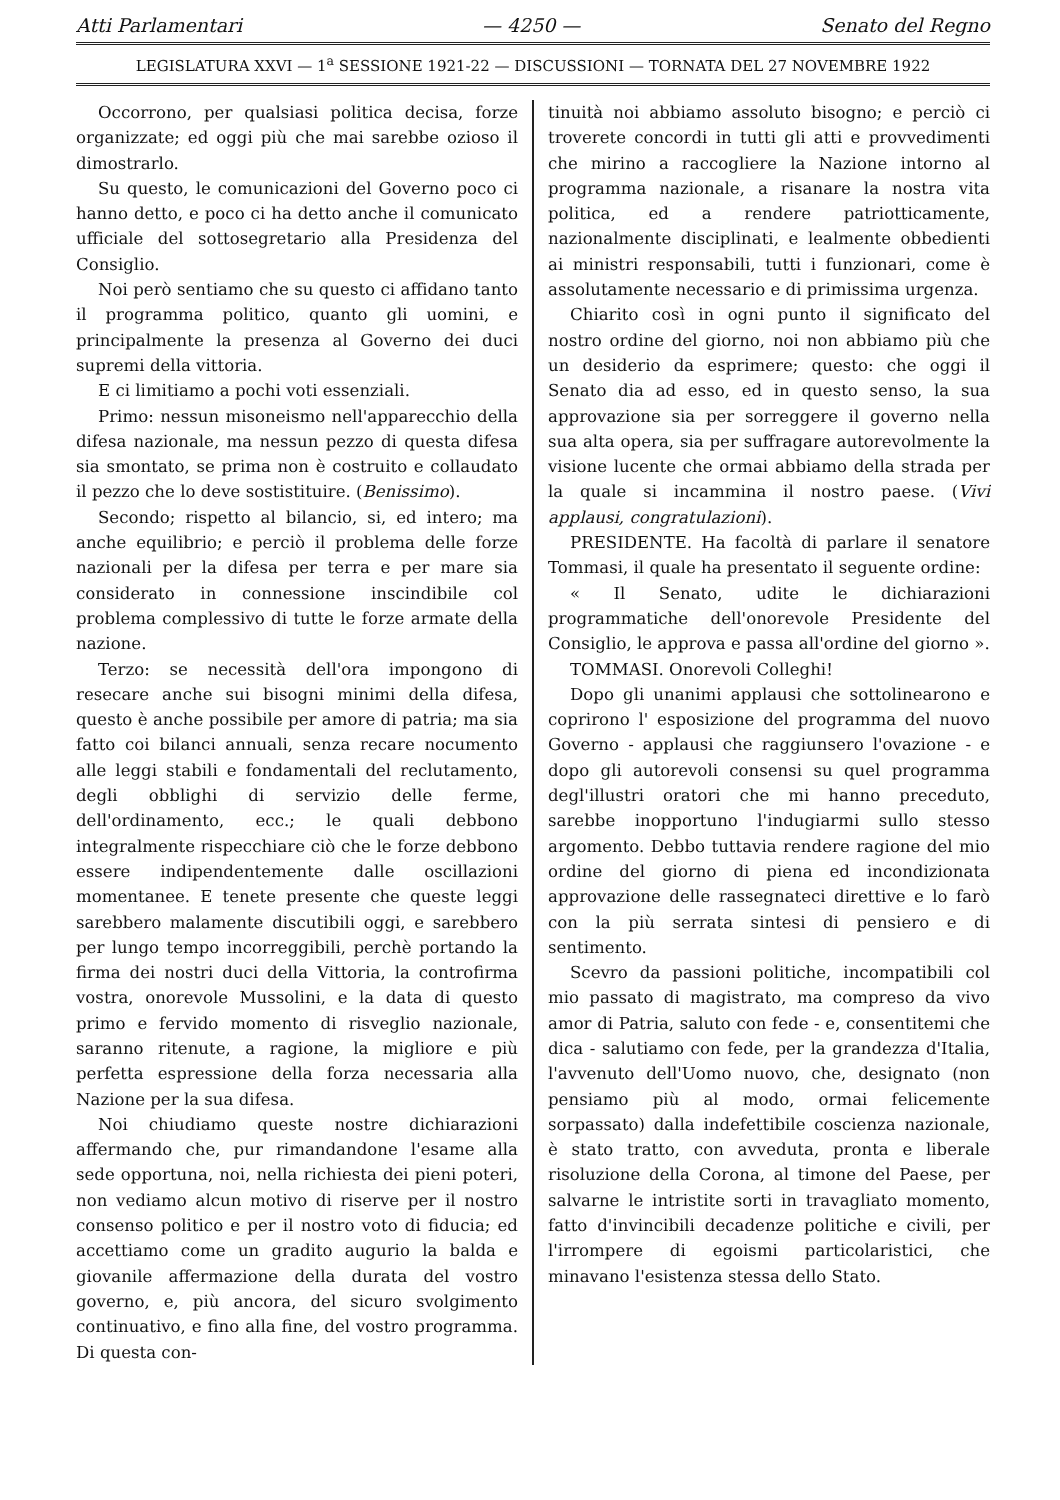Atti Parlamentari — 4250 — Senato del Regno
LEGISLATURA XXVI — 1<sup>a</sup> SESSIONE 1921-22 — DISCUSSIONI — TORNATA DEL 27 NOVEMBRE 1922
Occorrono, per qualsiasi politica decisa, forze organizzate; ed oggi più che mai sarebbe ozioso il dimostrarlo.
Su questo, le comunicazioni del Governo poco ci hanno detto, e poco ci ha detto anche il comunicato ufficiale del sottosegretario alla Presidenza del Consiglio.
Noi però sentiamo che su questo ci affidano tanto il programma politico, quanto gli uomini, e principalmente la presenza al Governo dei duci supremi della vittoria.
E ci limitiamo a pochi voti essenziali.
Primo: nessun misoneismo nell'apparecchio della difesa nazionale, ma nessun pezzo di questa difesa sia smontato, se prima non è costruito e collaudato il pezzo che lo deve sostistituire. (Benissimo).
Secondo; rispetto al bilancio, si, ed intero; ma anche equilibrio; e perciò il problema delle forze nazionali per la difesa per terra e per mare sia considerato in connessione inscindibile col problema complessivo di tutte le forze armate della nazione.
Terzo: se necessità dell'ora impongono di resecare anche sui bisogni minimi della difesa, questo è anche possibile per amore di patria; ma sia fatto coi bilanci annuali, senza recare nocumento alle leggi stabili e fondamentali del reclutamento, degli obblighi di servizio delle ferme, dell'ordinamento, ecc.; le quali debbono integralmente rispecchiare ciò che le forze debbono essere indipendentemente dalle oscillazioni momentanee. E tenete presente che queste leggi sarebbero malamente discutibili oggi, e sarebbero per lungo tempo incorreggibili, perchè portando la firma dei nostri duci della Vittoria, la controfirma vostra, onorevole Mussolini, e la data di questo primo e fervido momento di risveglio nazionale, saranno ritenute, a ragione, la migliore e più perfetta espressione della forza necessaria alla Nazione per la sua difesa.
Noi chiudiamo queste nostre dichiarazioni affermando che, pur rimandandone l'esame alla sede opportuna, noi, nella richiesta dei pieni poteri, non vediamo alcun motivo di riserve per il nostro consenso politico e per il nostro voto di fiducia; ed accettiamo come un gradito augurio la balda e giovanile affermazione della durata del vostro governo, e, più ancora, del sicuro svolgimento continuativo, e fino alla fine, del vostro programma. Di questa con-
tinuità noi abbiamo assoluto bisogno; e perciò ci troverete concordi in tutti gli atti e provvedimenti che mirino a raccogliere la Nazione intorno al programma nazionale, a risanare la nostra vita politica, ed a rendere patriotticamente, nazionalmente disciplinati, e lealmente obbedienti ai ministri responsabili, tutti i funzionari, come è assolutamente necessario e di primissima urgenza.
Chiarito così in ogni punto il significato del nostro ordine del giorno, noi non abbiamo più che un desiderio da esprimere; questo: che oggi il Senato dia ad esso, ed in questo senso, la sua approvazione sia per sorreggere il governo nella sua alta opera, sia per suffragare autorevolmente la visione lucente che ormai abbiamo della strada per la quale si incammina il nostro paese. (Vivi applausi, congratulazioni).
PRESIDENTE. Ha facoltà di parlare il senatore Tommasi, il quale ha presentato il seguente ordine:
« Il Senato, udite le dichiarazioni programmatiche dell'onorevole Presidente del Consiglio, le approva e passa all'ordine del giorno ».
TOMMASI. Onorevoli Colleghi!
Dopo gli unanimi applausi che sottolinearono e coprirono l' esposizione del programma del nuovo Governo - applausi che raggiunsero l'ovazione - e dopo gli autorevoli consensi su quel programma degl'illustri oratori che mi hanno preceduto, sarebbe inopportuno l'indugiarmi sullo stesso argomento. Debbo tuttavia rendere ragione del mio ordine del giorno di piena ed incondizionata approvazione delle rassegnateci direttive e lo farò con la più serrata sintesi di pensiero e di sentimento.
Scevro da passioni politiche, incompatibili col mio passato di magistrato, ma compreso da vivo amor di Patria, saluto con fede - e, consentitemi che dica - salutiamo con fede, per la grandezza d'Italia, l'avvenuto dell'Uomo nuovo, che, designato (non pensiamo più al modo, ormai felicemente sorpassato) dalla indefettibile coscienza nazionale, è stato tratto, con avveduta, pronta e liberale risoluzione della Corona, al timone del Paese, per salvarne le intristite sorti in travagliato momento, fatto d'invincibili decadenze politiche e civili, per l'irrompere di egoismi particolaristici, che minavano l'esistenza stessa dello Stato.